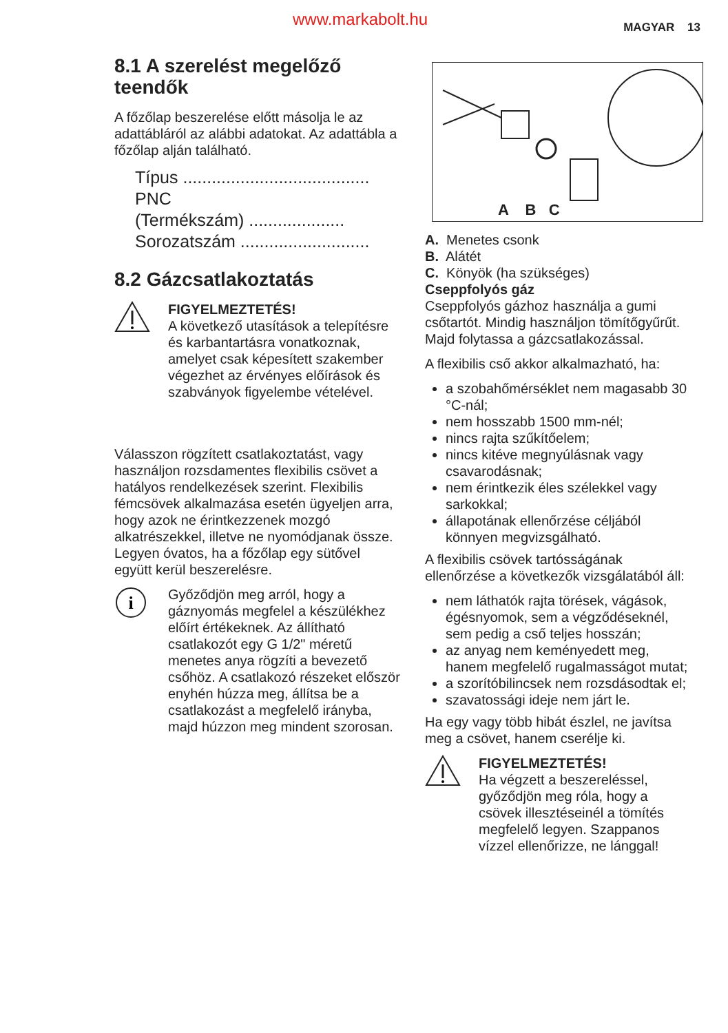www.markabolt.hu MAGYAR 13
8.1 A szerelést megelőző teendők
A főzőlap beszerelése előtt másolja le az adattábláról az alábbi adatokat. Az adattábla a főzőlap alján található.
Típus .......................................
PNC
(Termékszám) ....................
Sorozatszám ...........................
8.2 Gázcsatlakoztatás
FIGYELMEZTETÉS!
A következő utasítások a telepítésre és karbantartásra vonatkoznak, amelyet csak képesített szakember végezhet az érvényes előírások és szabványok figyelembe vételével.
Válasszon rögzített csatlakoztatást, vagy használjon rozsdamentes flexibilis csövet a hatályos rendelkezések szerint. Flexibilis fémcsövek alkalmazása esetén ügyeljen arra, hogy azok ne érintkezzenek mozgó alkatrészekkel, illetve ne nyomódjanak össze. Legyen óvatos, ha a főzőlap egy sütővel együtt kerül beszerelésre.
i
Győződjön meg arról, hogy a gáznyomás megfelel a készülékhez előírt értékeknek. Az állítható csatlakozót egy G 1/2" méretű menetes anya rögzíti a bevezető csőhöz. A csatlakozó részeket először enyhén húzza meg, állítsa be a csatlakozást a megfelelő irányba, majd húzzon meg mindent szorosan.
A B C
A. Menetes csonk
B. Alátét
C. Könyök (ha szükséges)
Cseppfolyós gáz
Cseppfolyós gázhoz használja a gumi csőtartót. Mindig használjon tömítőgyűrűt. Majd folytassa a gázcsatlakozással.
A flexibilis cső akkor alkalmazható, ha:
a szobahőmérséklet nem magasabb 30 °C-nál;
nem hosszabb 1500 mm-nél;
nincs rajta szűkítőelem;
nincs kitéve megnyúlásnak vagy csavarodásnak;
nem érintkezik éles szélekkel vagy sarkokkal;
állapotának ellenőrzése céljából könnyen megvizsgálható.
A flexibilis csövek tartósságának ellenőrzése a következők vizsgálatából áll:
nem láthatók rajta törések, vágások, égésnyomok, sem a végződéseknél, sem pedig a cső teljes hosszán;
az anyag nem keményedett meg, hanem megfelelő rugalmasságot mutat;
a szorítóbilincsek nem rozsdásodtak el;
szavatossági ideje nem járt le.
Ha egy vagy több hibát észlel, ne javítsa meg a csövet, hanem cserélje ki.
FIGYELMEZTETÉS!
Ha végzett a beszereléssel, győződjön meg róla, hogy a csövek illesztéseinél a tömítés megfelelő legyen. Szappanos vízzel ellenőrizze, ne lánggal!